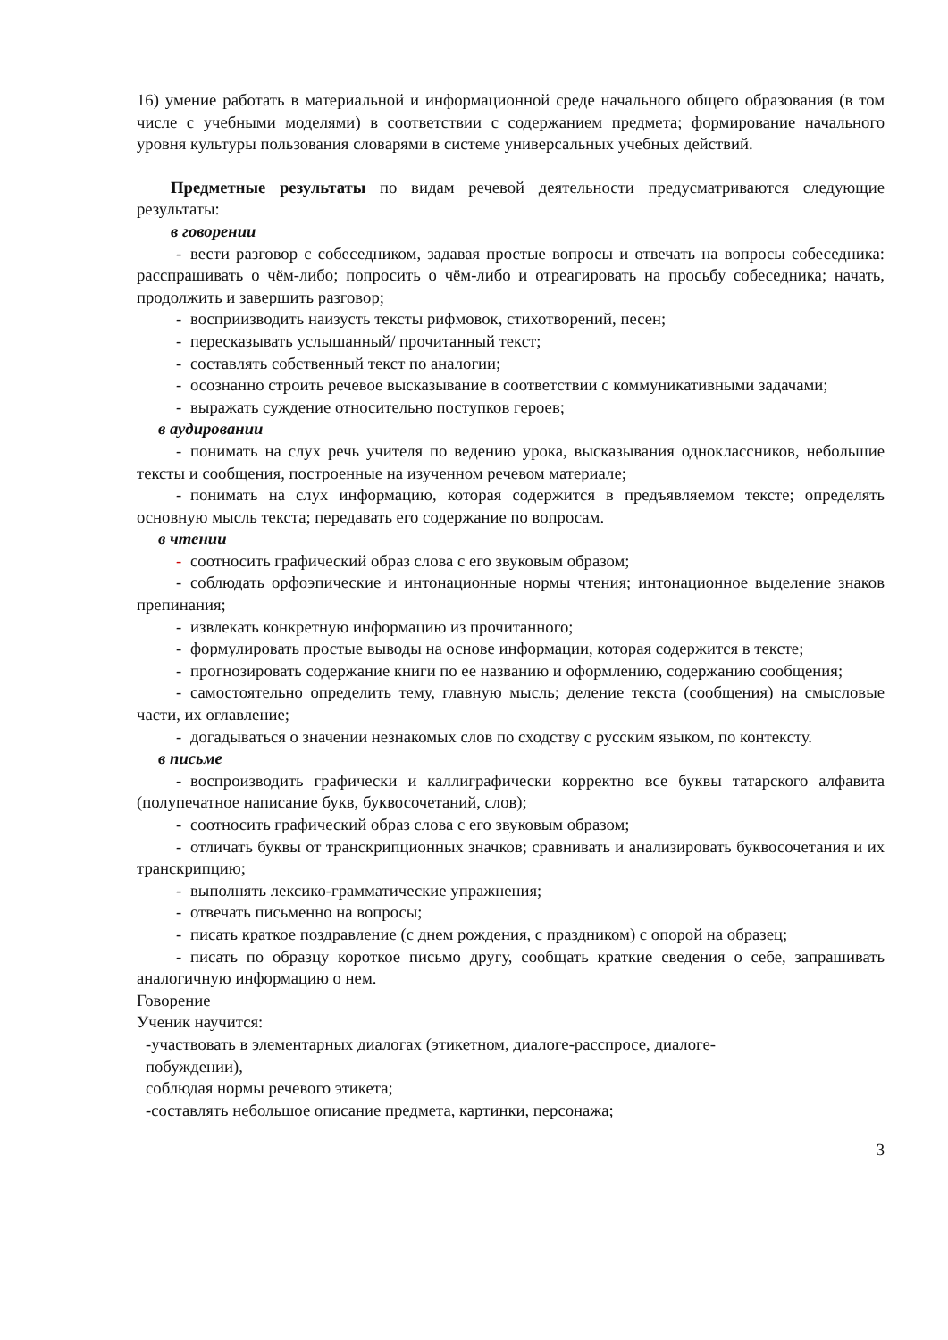16) умение работать в материальной и информационной среде начального общего образования (в том числе с учебными моделями) в соответствии с содержанием предмета; формирование начального уровня культуры пользования словарями в системе универсальных учебных действий.
Предметные результаты по видам речевой деятельности предусматриваются следующие результаты:
в говорении
- вести разговор с собеседником, задавая простые вопросы и отвечать на вопросы собеседника: расспрашивать о чём-либо; попросить о чём-либо и отреагировать на просьбу собеседника; начать, продолжить и завершить разговор;
- восприизводить наизусть тексты рифмовок, стихотворений, песен;
- пересказывать услышанный/ прочитанный текст;
- составлять собственный текст по аналогии;
- осознанно строить речевое высказывание в соответствии с коммуникативными задачами;
- выражать суждение относительно поступков героев;
в аудировании
- понимать на слух речь учителя по ведению урока, высказывания одноклассников, небольшие тексты и сообщения, построенные на изученном речевом материале;
- понимать на слух информацию, которая содержится в предъявляемом тексте; определять основную мысль текста; передавать его содержание по вопросам.
в чтении
- соотносить графический образ слова с его звуковым образом;
- соблюдать орфоэпические и интонационные нормы чтения; интонационное выделение знаков препинания;
- извлекать конкретную информацию из прочитанного;
- формулировать простые выводы на основе информации, которая содержится в тексте;
- прогнозировать содержание книги по ее названию и оформлению, содержанию сообщения;
- самостоятельно определить тему, главную мысль; деление текста (сообщения) на смысловые части, их оглавление;
- догадываться о значении незнакомых слов по сходству с русским языком, по контексту.
в письме
- воспроизводить графически и каллиграфически корректно все буквы татарского алфавита (полупечатное написание букв, буквосочетаний, слов);
- соотносить графический образ слова с его звуковым образом;
- отличать буквы от транскрипционных значков; сравнивать и анализировать буквосочетания и их транскрипцию;
- выполнять лексико-грамматические упражнения;
- отвечать письменно на вопросы;
- писать краткое поздравление (с днем рождения, с праздником) с опорой на образец;
- писать по образцу короткое письмо другу, сообщать краткие сведения о себе, запрашивать аналогичную информацию о нем.
Говорение
Ученик научится:
-участвовать в элементарных диалогах (этикетном, диалоге-расспросе, диалоге-
побуждении),
соблюдая нормы речевого этикета;
-составлять небольшое описание предмета, картинки, персонажа;
3